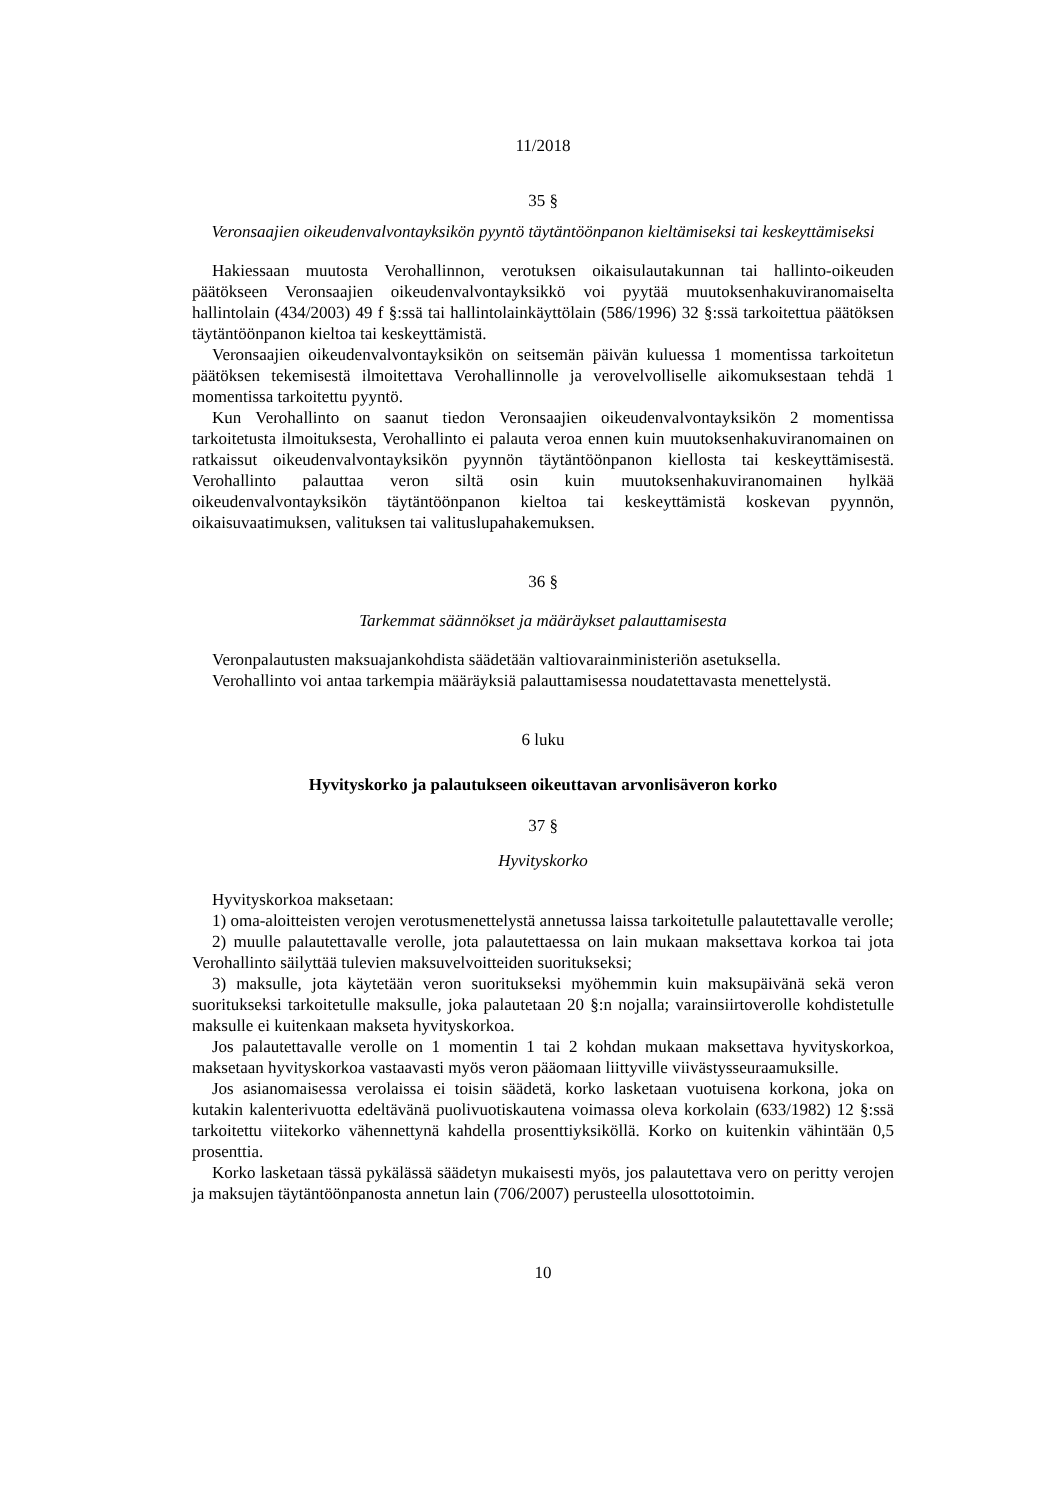11/2018
35 §
Veronsaajien oikeudenvalvontayksikön pyyntö täytäntöönpanon kieltämiseksi tai keskeyttämiseksi
Hakiessaan muutosta Verohallinnon, verotuksen oikaisulautakunnan tai hallinto-oikeuden päätökseen Veronsaajien oikeudenvalvontayksikkö voi pyytää muutoksenhakuviranomaiselta hallintolain (434/2003) 49 f §:ssä tai hallintolainkäyttölain (586/1996) 32 §:ssä tarkoitettua päätöksen täytäntöönpanon kieltoa tai keskeyttämistä.
Veronsaajien oikeudenvalvontayksikön on seitsemän päivän kuluessa 1 momentissa tarkoitetun päätöksen tekemisestä ilmoitettava Verohallinnolle ja verovelvolliselle aikomuksestaan tehdä 1 momentissa tarkoitettu pyyntö.
Kun Verohallinto on saanut tiedon Veronsaajien oikeudenvalvontayksikön 2 momentissa tarkoitetusta ilmoituksesta, Verohallinto ei palauta veroa ennen kuin muutoksenhakuviranomainen on ratkaissut oikeudenvalvontayksikön pyynnön täytäntöönpanon kiellosta tai keskeyttämisestä. Verohallinto palauttaa veron siltä osin kuin muutoksenhakuviranomainen hylkää oikeudenvalvontayksikön täytäntöönpanon kieltoa tai keskeyttämistä koskevan pyynnön, oikaisuvaatimuksen, valituksen tai valituslupahakemuksen.
36 §
Tarkemmat säännökset ja määräykset palauttamisesta
Veronpalautusten maksuajankohdista säädetään valtiovarainministeriön asetuksella.
Verohallinto voi antaa tarkempia määräyksiä palauttamisessa noudatettavasta menettelystä.
6 luku
Hyvityskorko ja palautukseen oikeuttavan arvonlisäveron korko
37 §
Hyvityskorko
Hyvityskorkoa maksetaan:
1) oma-aloitteisten verojen verotusmenettelystä annetussa laissa tarkoitetulle palautettavalle verolle;
2) muulle palautettavalle verolle, jota palautettaessa on lain mukaan maksettava korkoa tai jota Verohallinto säilyttää tulevien maksuvelvoitteiden suoritukseksi;
3) maksulle, jota käytetään veron suoritukseksi myöhemmin kuin maksupäivänä sekä veron suoritukseksi tarkoitetulle maksulle, joka palautetaan 20 §:n nojalla; varainsiirtoverolle kohdistetulle maksulle ei kuitenkaan makseta hyvityskorkoa.
Jos palautettavalle verolle on 1 momentin 1 tai 2 kohdan mukaan maksettava hyvityskorkoa, maksetaan hyvityskorkoa vastaavasti myös veron pääomaan liittyville viivästysseuraamuksille.
Jos asianomaisessa verolaissa ei toisin säädetä, korko lasketaan vuotuisena korkona, joka on kutakin kalenterivuotta edeltävänä puolivuotiskautena voimassa oleva korkolain (633/1982) 12 §:ssä tarkoitettu viitekorko vähennettynä kahdella prosenttiyksiköllä. Korko on kuitenkin vähintään 0,5 prosenttia.
Korko lasketaan tässä pykälässä säädetyn mukaisesti myös, jos palautettava vero on peritty verojen ja maksujen täytäntöönpanosta annetun lain (706/2007) perusteella ulosottotoimin.
10